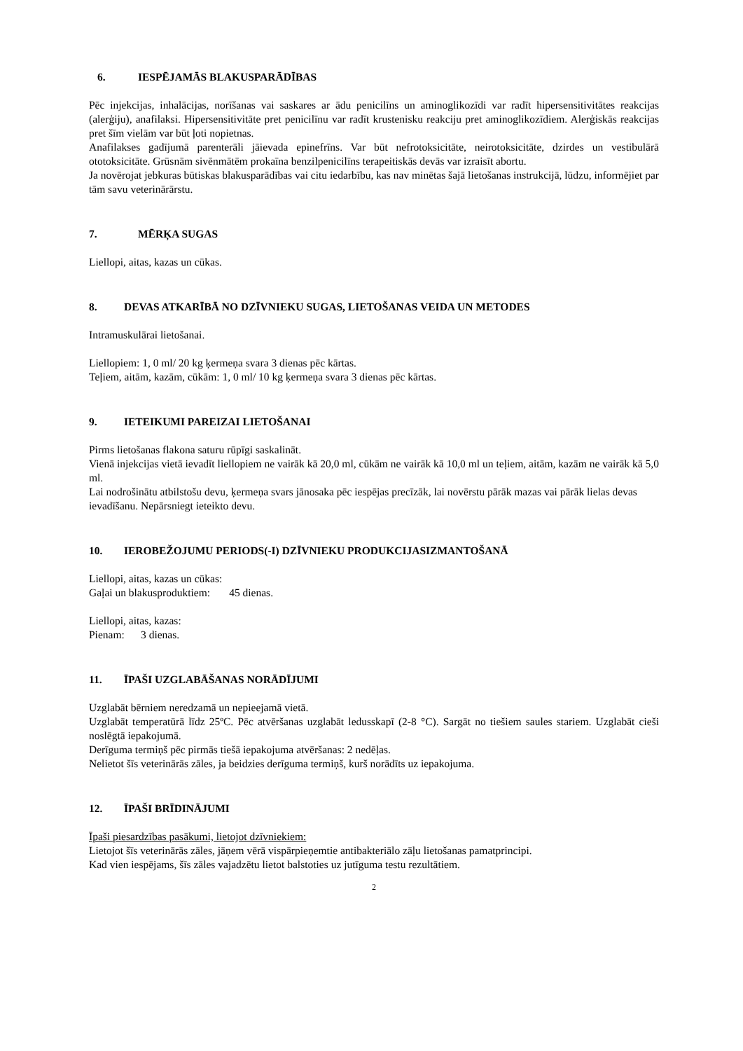6. IESPĒJAMĀS BLAKUSPARĀDĪBAS
Pēc injekcijas, inhalācijas, norīšanas vai saskares ar ādu penicilīns un aminoglikozīdi var radīt hipersensitivitātes reakcijas (alerģiju), anafilaksi. Hipersensitivitāte pret penicilīnu var radīt krustenisku reakciju pret aminoglikozīdiem. Alerģiskās reakcijas pret šīm vielām var būt ļoti nopietnas.
Anafilakses gadījumā parenterāli jāievada epinefrīns. Var būt nefrotoksicitāte, neirotoksicitāte, dzirdes un vestibulārā ototoksicitāte. Grūsnām sivēnmātēm prokaīna benzilpenicilīns terapeitiskās devās var izraisīt abortu.
Ja novērojat jebkuras būtiskas blakusparādības vai citu iedarbību, kas nav minētas šajā lietošanas instrukcijā, lūdzu, informējiet par tām savu veterinārārstu.
7. MĒRĶA SUGAS
Liellopi, aitas, kazas un cūkas.
8. DEVAS ATKARĪBĀ NO DZĪVNIEKU SUGAS, LIETOŠANAS VEIDA UN METODES
Intramuskulārai lietošanai.
Liellopiem: 1, 0 ml/ 20 kg ķermeņa svara 3 dienas pēc kārtas.
Teļiem, aitām, kazām, cūkām: 1, 0 ml/ 10 kg ķermeņa svara 3 dienas pēc kārtas.
9. IETEIKUMI PAREIZAI LIETOŠANAI
Pirms lietošanas flakona saturu rūpīgi saskalināt.
Vienā injekcijas vietā ievadīt liellopiem ne vairāk kā 20,0 ml, cūkām ne vairāk kā 10,0 ml un teļiem, aitām, kazām ne vairāk kā 5,0 ml.
Lai nodrošinātu atbilstošu devu, ķermeņa svars jānosaka pēc iespējas precīzāk, lai novērstu pārāk mazas vai pārāk lielas devas ievadīšanu. Nepārsniegt ieteikto devu.
10. IEROBEŽOJUMU PERIODS(-I) DZĪVNIEKU PRODUKCIJASIZMANTOŠANĀ
Liellopi, aitas, kazas un cūkas:
Gaļai un blakusproduktiem: 45 dienas.
Liellopi, aitas, kazas:
Pienam: 3 dienas.
11. ĪPAŠI UZGLABĀŠANAS NORĀDĪJUMI
Uzglabāt bērniem neredzamā un nepieejamā vietā.
Uzglabāt temperatūrā līdz 25ºC. Pēc atvēršanas uzglabāt ledusskapī (2-8 °C). Sargāt no tiešiem saules stariem. Uzglabāt cieši noslēgtā iepakojumā.
Derīguma termiņš pēc pirmās tiešā iepakojuma atvēršanas: 2 nedēļas.
Nelietot šīs veterinārās zāles, ja beidzies derīguma termiņš, kurš norādīts uz iepakojuma.
12. ĪPAŠI BRĪDINĀJUMI
Īpaši piesardzības pasākumi, lietojot dzīvniekiem:
Lietojot šīs veterinārās zāles, jāņem vērā vispārpieņemtie antibakteriālo zāļu lietošanas pamatprincipi.
Kad vien iespējams, šīs zāles vajadzētu lietot balstoties uz jutīguma testu rezultātiem.
2